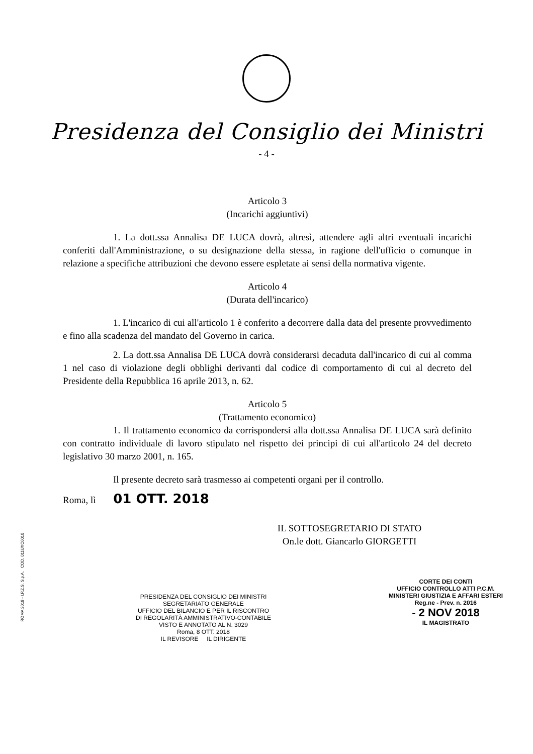Presidenza del Consiglio dei Ministri
- 4 -
Articolo 3
(Incarichi aggiuntivi)
1. La dott.ssa Annalisa DE LUCA dovrà, altresì, attendere agli altri eventuali incarichi conferiti dall'Amministrazione, o su designazione della stessa, in ragione dell'ufficio o comunque in relazione a specifiche attribuzioni che devono essere espletate ai sensi della normativa vigente.
Articolo 4
(Durata dell'incarico)
1. L'incarico di cui all'articolo 1 è conferito a decorrere dalla data del presente provvedimento e fino alla scadenza del mandato del Governo in carica.
2. La dott.ssa Annalisa DE LUCA dovrà considerarsi decaduta dall'incarico di cui al comma 1 nel caso di violazione degli obblighi derivanti dal codice di comportamento di cui al decreto del Presidente della Repubblica 16 aprile 2013, n. 62.
Articolo 5
(Trattamento economico)
1. Il trattamento economico da corrispondersi alla dott.ssa Annalisa DE LUCA sarà definito con contratto individuale di lavoro stipulato nel rispetto dei principi di cui all'articolo 24 del decreto legislativo 30 marzo 2001, n. 165.
Il presente decreto sarà trasmesso ai competenti organi per il controllo.
Roma, lì 01 OTT. 2018
IL SOTTOSEGRETARIO DI STATO
On.le dott. Giancarlo GIORGETTI
PRESIDENZA DEL CONSIGLIO DEI MINISTRI
SEGRETARIATO GENERALE
UFFICIO DEL BILANCIO E PER IL RISCONTRO
DI REGOLARITÀ AMMINISTRATIVO-CONTABILE
VISTO E ANNOTATO AL N. 3029
Roma, 8 OTT. 2018
IL REVISORE IL DIRIGENTE
CORTE DEI CONTI
UFFICIO CONTROLLO ATTI P.C.M.
MINISTERI GIUSTIZIA E AFFARI ESTERI
Reg.ne - Prev. n. 2016
- 2 NOV 2018
IL MAGISTRATO
ROMA 2018 - I.P.Z.S. S.p.A. COD. 011UXC0010